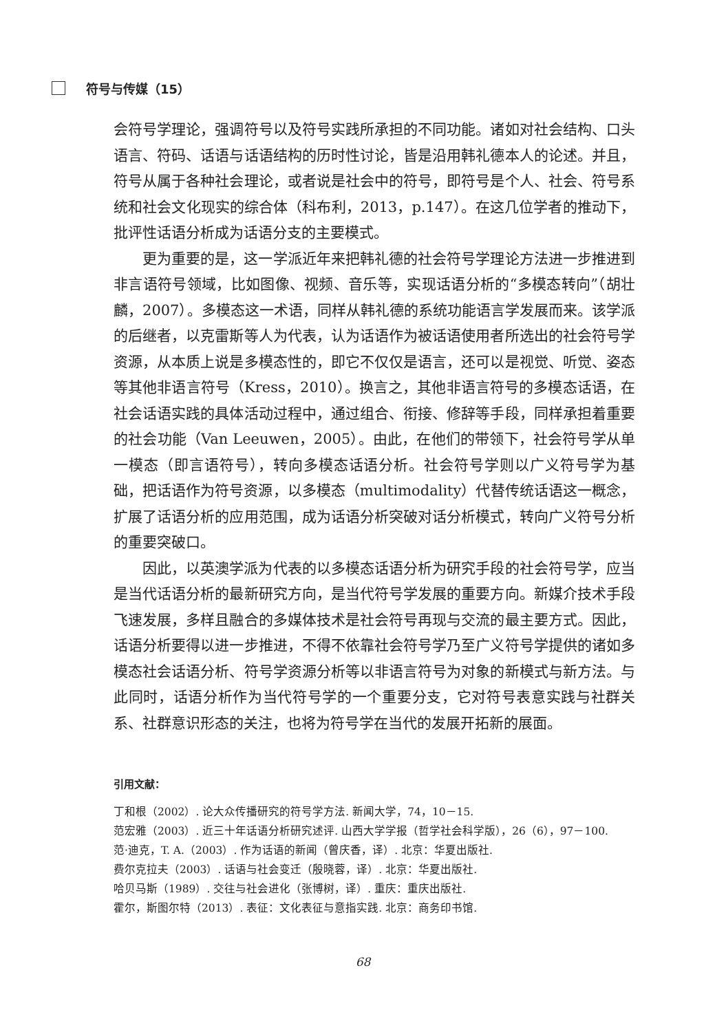符号与传媒（15）
会符号学理论，强调符号以及符号实践所承担的不同功能。诸如对社会结构、口头语言、符码、话语与话语结构的历时性讨论，皆是沿用韩礼德本人的论述。并且，符号从属于各种社会理论，或者说是社会中的符号，即符号是个人、社会、符号系统和社会文化现实的综合体（科布利，2013，p.147）。在这几位学者的推动下，批评性话语分析成为话语分支的主要模式。
更为重要的是，这一学派近年来把韩礼德的社会符号学理论方法进一步推进到非言语符号领域，比如图像、视频、音乐等，实现话语分析的“多模态转向”（胡壮麟，2007）。多模态这一术语，同样从韩礼德的系统功能语言学发展而来。该学派的后继者，以克雷斯等人为代表，认为话语作为被话语使用者所选出的社会符号学资源，从本质上说是多模态性的，即它不仅仅是语言，还可以是视觉、听觉、姿态等其他非语言符号（Kress，2010）。换言之，其他非语言符号的多模态话语，在社会话语实践的具体活动过程中，通过组合、衔接、修辞等手段，同样承担着重要的社会功能（Van Leeuwen，2005）。由此，在他们的带领下，社会符号学从单一模态（即言语符号），转向多模态话语分析。社会符号学则以广义符号学为基础，把话语作为符号资源，以多模态（multimodality）代替传统话语这一概念，扩展了话语分析的应用范围，成为话语分析突破对话分析模式，转向广义符号分析的重要突破口。
因此，以英澳学派为代表的以多模态话语分析为研究手段的社会符号学，应当是当代话语分析的最新研究方向，是当代符号学发展的重要方向。新媒介技术手段飞速发展，多样且融合的多媒体技术是社会符号再现与交流的最主要方式。因此，话语分析要得以进一步推进，不得不依靠社会符号学乃至广义符号学提供的诸如多模态社会话语分析、符号学资源分析等以非语言符号为对象的新模式与新方法。与此同时，话语分析作为当代符号学的一个重要分支，它对符号表意实践与社群关系、社群意识形态的关注，也将为符号学在当代的发展开拓新的展面。
引用文献：
丁和根（2002）. 论大众传播研究的符号学方法. 新闻大学，74，10－15.
范宏雅（2003）. 近三十年话语分析研究述评. 山西大学学报（哲学社会科学版），26（6），97－100.
范·迪克，T. A.（2003）. 作为话语的新闻（曾庆香，译）. 北京：华夏出版社.
费尔克拉夫（2003）. 话语与社会变迁（殷晓蓉，译）. 北京：华夏出版社.
哈贝马斯（1989）. 交往与社会进化（张博树，译）. 重庆：重庆出版社.
霍尔，斯图尔特（2013）. 表征：文化表征与意指实践. 北京：商务印书馆.
68